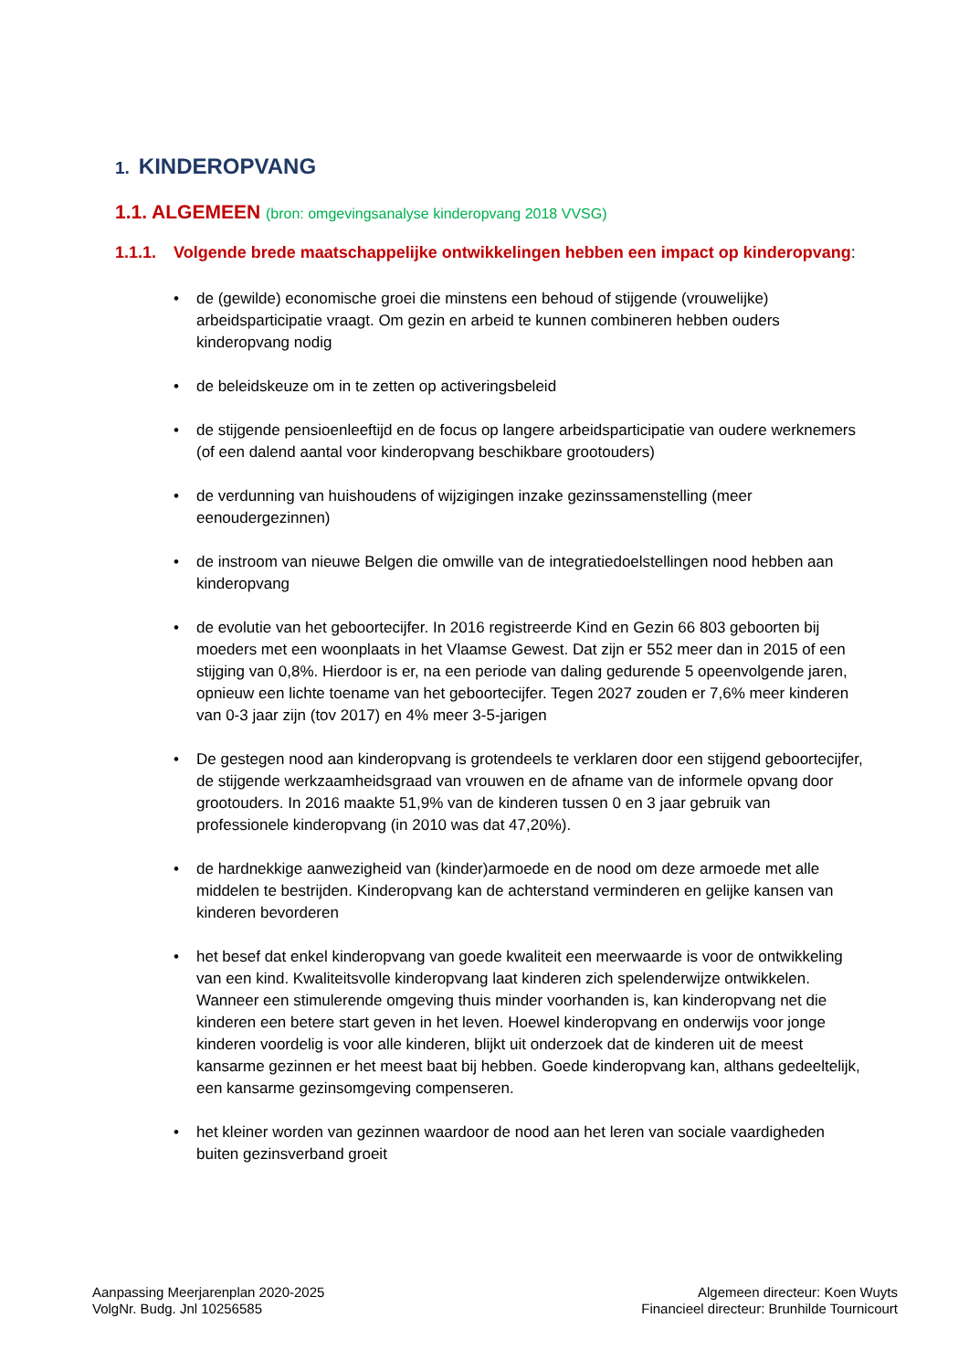1. KINDEROPVANG
1.1. ALGEMEEN (bron: omgevingsanalyse kinderopvang 2018 VVSG)
1.1.1. Volgende brede maatschappelijke ontwikkelingen hebben een impact op kinderopvang:
• de (gewilde) economische groei die minstens een behoud of stijgende (vrouwelijke) arbeidsparticipatie vraagt. Om gezin en arbeid te kunnen combineren hebben ouders kinderopvang nodig
• de beleidskeuze om in te zetten op activeringsbeleid
• de stijgende pensioenleeftijd en de focus op langere arbeidsparticipatie van oudere werknemers (of een dalend aantal voor kinderopvang beschikbare grootouders)
• de verdunning van huishoudens of wijzigingen inzake gezinssamenstelling (meer eenoudergezinnen)
• de instroom van nieuwe Belgen die omwille van de integratiedoelstellingen nood hebben aan kinderopvang
• de evolutie van het geboortecijfer. In 2016 registreerde Kind en Gezin 66 803 geboorten bij moeders met een woonplaats in het Vlaamse Gewest. Dat zijn er 552 meer dan in 2015 of een stijging van 0,8%. Hierdoor is er, na een periode van daling gedurende 5 opeenvolgende jaren, opnieuw een lichte toename van het geboortecijfer. Tegen 2027 zouden er 7,6% meer kinderen van 0-3 jaar zijn (tov 2017) en 4% meer 3-5-jarigen
• De gestegen nood aan kinderopvang is grotendeels te verklaren door een stijgend geboortecijfer, de stijgende werkzaamheidsgraad van vrouwen en de afname van de informele opvang door grootouders. In 2016 maakte 51,9% van de kinderen tussen 0 en 3 jaar gebruik van professionele kinderopvang (in 2010 was dat 47,20%).
• de hardnekkige aanwezigheid van (kinder)armoede en de nood om deze armoede met alle middelen te bestrijden. Kinderopvang kan de achterstand verminderen en gelijke kansen van kinderen bevorderen
• het besef dat enkel kinderopvang van goede kwaliteit een meerwaarde is voor de ontwikkeling van een kind. Kwaliteitsvolle kinderopvang laat kinderen zich spelenderwijze ontwikkelen. Wanneer een stimulerende omgeving thuis minder voorhanden is, kan kinderopvang net die kinderen een betere start geven in het leven. Hoewel kinderopvang en onderwijs voor jonge kinderen voordelig is voor alle kinderen, blijkt uit onderzoek dat de kinderen uit de meest kansarme gezinnen er het meest baat bij hebben. Goede kinderopvang kan, althans gedeeltelijk, een kansarme gezinsomgeving compenseren.
• het kleiner worden van gezinnen waardoor de nood aan het leren van sociale vaardigheden buiten gezinsverband groeit
Aanpassing Meerjarenplan 2020-2025
VolgNr. Budg. Jnl 10256585
Algemeen directeur: Koen Wuyts
Financieel directeur: Brunhilde Tournicourt